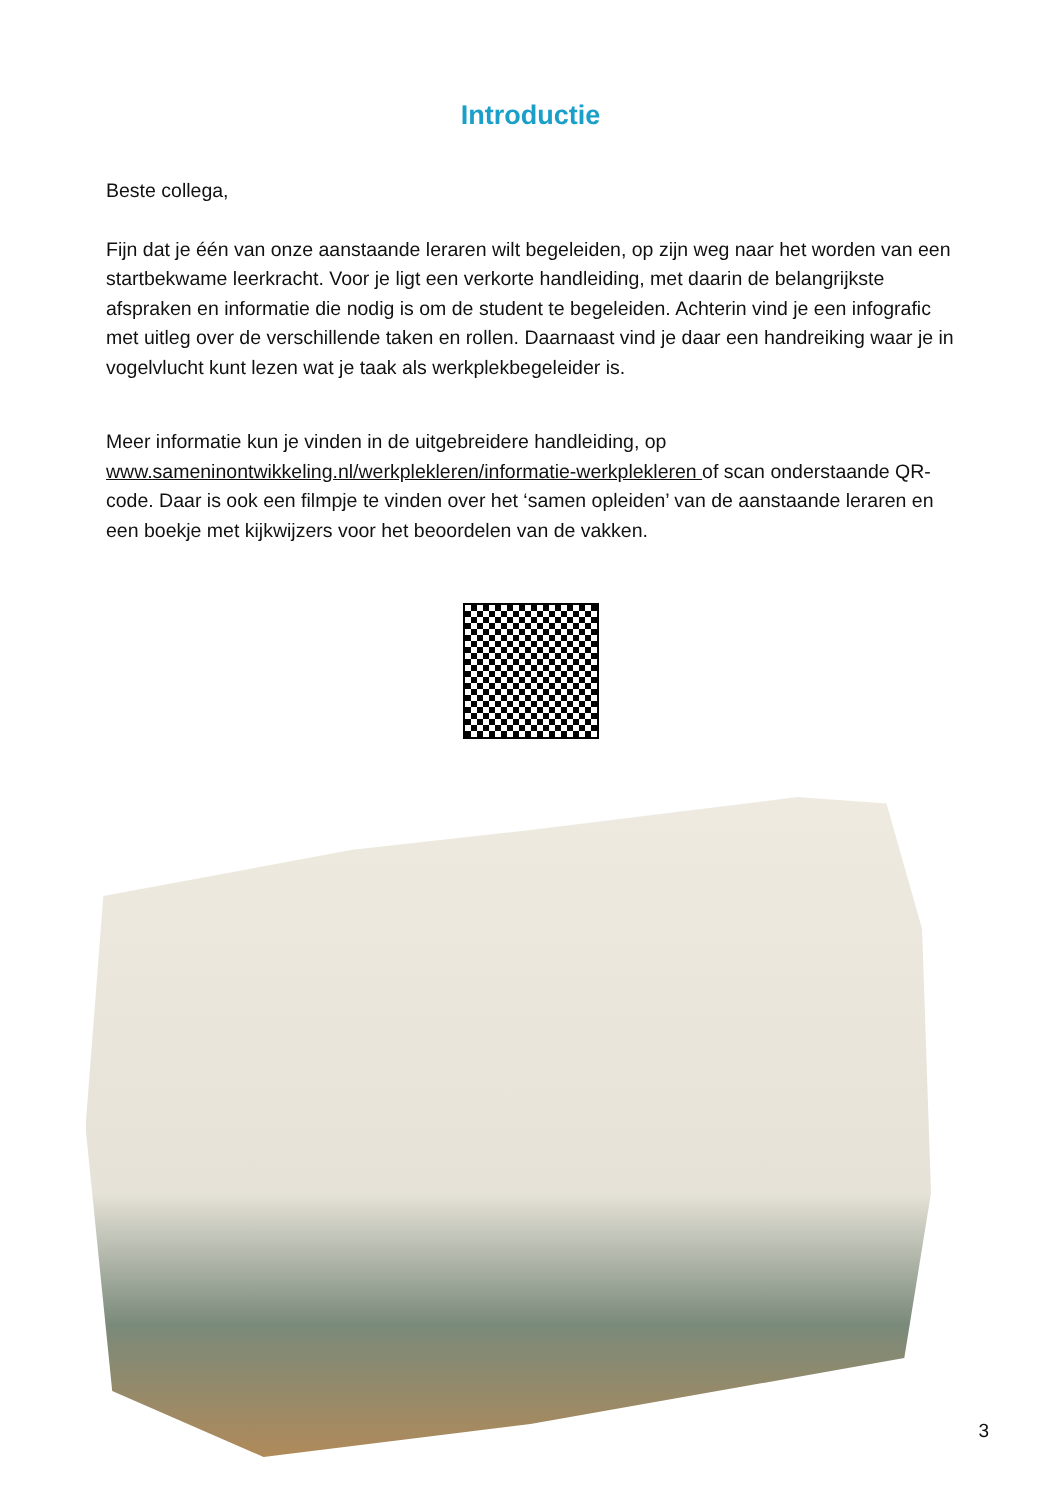Introductie
Beste collega,
Fijn dat je één van onze aanstaande leraren wilt begeleiden, op zijn weg naar het worden van een startbekwame leerkracht. Voor je ligt een verkorte handleiding, met daarin de belangrijkste afspraken en informatie die nodig is om de student te begeleiden. Achterin vind je een infografic met uitleg over de verschillende taken en rollen. Daarnaast vind je daar een handreiking waar je in vogelvlucht kunt lezen wat je taak als werkplekbegeleider is.
Meer informatie kun je vinden in de uitgebreidere handleiding, op www.sameninontwikkeling.nl/werkplekleren/informatie-werkplekleren of scan onderstaande QR-code. Daar is ook een filmpje te vinden over het ‘samen opleiden’ van de aanstaande leraren en een boekje met kijkwijzers voor het beoordelen van de vakken.
3